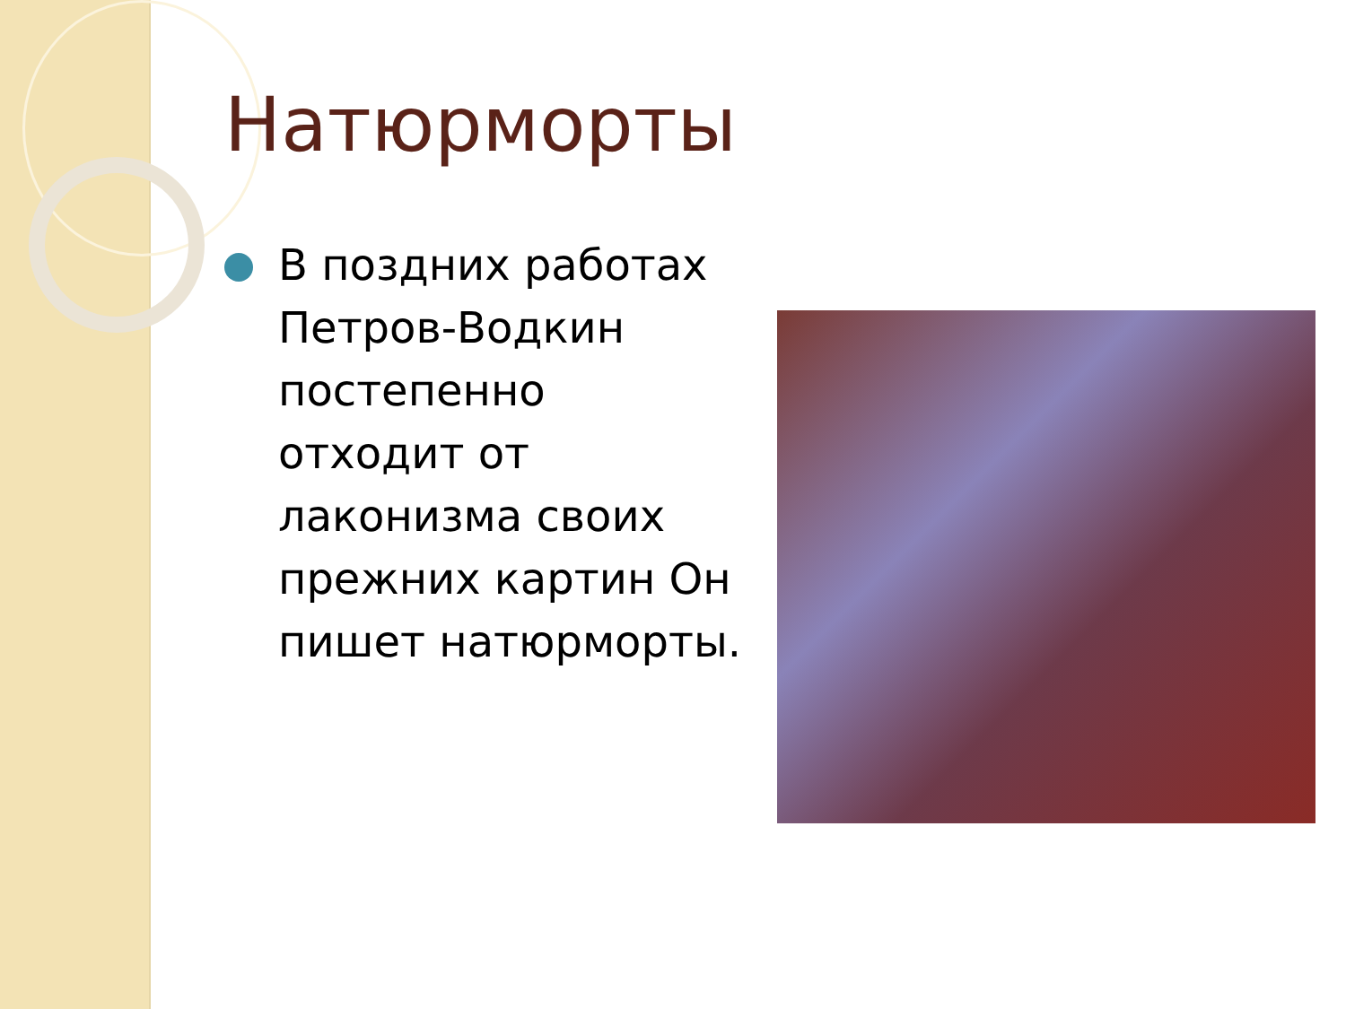Натюрморты
В поздних работах Петров-Водкин постепенно отходит от лаконизма своих прежних картин Он пишет натюрморты.